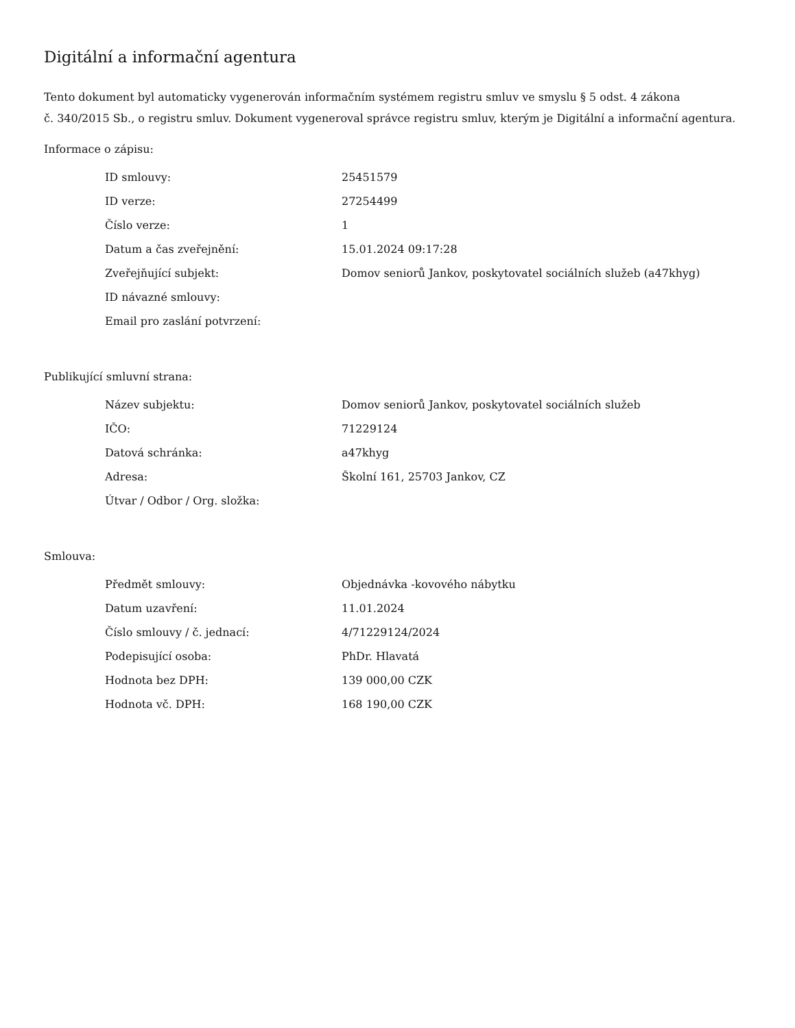Digitální a informační agentura
Tento dokument byl automaticky vygenerován informačním systémem registru smluv ve smyslu § 5 odst. 4 zákona
č. 340/2015 Sb., o registru smluv. Dokument vygeneroval správce registru smluv, kterým je Digitální a informační agentura.
Informace o zápisu:
| ID smlouvy: | 25451579 |
| ID verze: | 27254499 |
| Číslo verze: | 1 |
| Datum a čas zveřejnění: | 15.01.2024 09:17:28 |
| Zveřejňující subjekt: | Domov seniorů Jankov, poskytovatel sociálních služeb (a47khyg) |
| ID návazné smlouvy: | |
| Email pro zaslání potvrzení: | |
Publikující smluvní strana:
| Název subjektu: | Domov seniorů Jankov, poskytovatel sociálních služeb |
| IČO: | 71229124 |
| Datová schránka: | a47khyg |
| Adresa: | Školní 161, 25703 Jankov, CZ |
| Útvar / Odbor / Org. složka: | |
Smlouva:
| Předmět smlouvy: | Objednávka -kovového nábytku |
| Datum uzavření: | 11.01.2024 |
| Číslo smlouvy / č. jednací: | 4/71229124/2024 |
| Podepisující osoba: | PhDr. Hlavatá |
| Hodnota bez DPH: | 139 000,00 CZK |
| Hodnota vč. DPH: | 168 190,00 CZK |